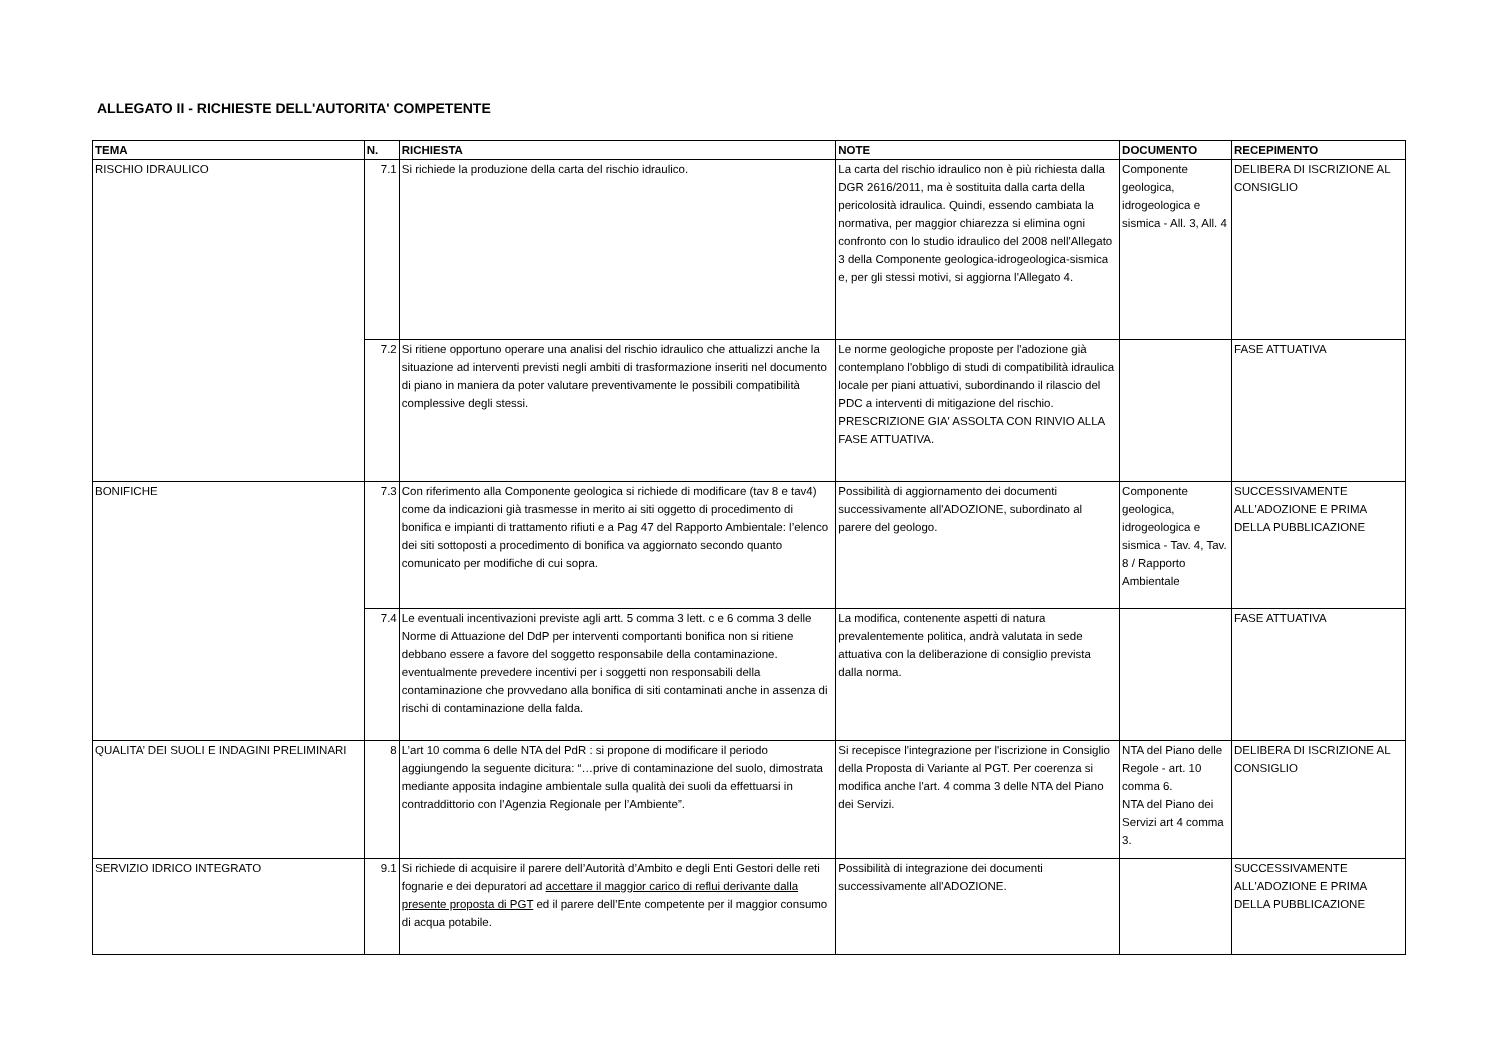ALLEGATO II - RICHIESTE DELL'AUTORITA' COMPETENTE
| TEMA | N. | RICHIESTA | NOTE | DOCUMENTO | RECEPIMENTO |
| --- | --- | --- | --- | --- | --- |
| RISCHIO IDRAULICO | 7.1 | Si richiede la produzione della carta del rischio idraulico. | La carta del rischio idraulico non è più richiesta dalla DGR 2616/2011, ma è sostituita dalla carta della pericolosità idraulica. Quindi, essendo cambiata la normativa, per maggior chiarezza si elimina ogni confronto con lo studio idraulico del 2008 nell'Allegato 3 della Componente geologica-idrogeologica-sismica e, per gli stessi motivi, si aggiorna l'Allegato 4. | Componente geologica, idrogeologica e sismica - All. 3, All. 4 | DELIBERA DI ISCRIZIONE AL CONSIGLIO |
| | 7.2 | Si ritiene opportuno operare una analisi del rischio idraulico che attualizzi anche la situazione ad interventi previsti negli ambiti di trasformazione inseriti nel documento di piano in maniera da poter valutare preventivamente le possibili compatibilità complessive degli stessi. | Le norme geologiche proposte per l'adozione già contemplano l'obbligo di studi di compatibilità idraulica locale per piani attuativi, subordinando il rilascio del PDC a interventi di mitigazione del rischio. PRESCRIZIONE GIA' ASSOLTA CON RINVIO ALLA FASE ATTUATIVA. | | FASE ATTUATIVA |
| BONIFICHE | 7.3 | Con riferimento alla Componente geologica si richiede di modificare (tav 8 e tav4) come da indicazioni già trasmesse in merito ai siti oggetto di procedimento di bonifica e impianti di trattamento rifiuti e a Pag 47 del Rapporto Ambientale: l’elenco dei siti sottoposti a procedimento di bonifica va aggiornato secondo quanto comunicato per modifiche di cui sopra. | Possibilità di aggiornamento dei documenti successivamente all'ADOZIONE, subordinato al parere del geologo. | Componente geologica, idrogeologica e sismica - Tav. 4, Tav. 8 / Rapporto Ambientale | SUCCESSIVAMENTE ALL'ADOZIONE E PRIMA DELLA PUBBLICAZIONE |
| | 7.4 | Le eventuali incentivazioni previste agli artt. 5 comma 3 lett. c e 6 comma 3 delle Norme di Attuazione del DdP per interventi comportanti bonifica non si ritiene debbano essere a favore del soggetto responsabile della contaminazione. eventualmente prevedere incentivi per i soggetti non responsabili della contaminazione che provvedano alla bonifica di siti contaminati anche in assenza di rischi di contaminazione della falda. | La modifica, contenente aspetti di natura prevalentemente politica, andrà valutata in sede attuativa con la deliberazione di consiglio prevista dalla norma. | | FASE ATTUATIVA |
| QUALITA’ DEI SUOLI E INDAGINI PRELIMINARI | 8 | L’art 10 comma 6 delle NTA del PdR : si propone di modificare il periodo aggiungendo la seguente dicitura: “…prive di contaminazione del suolo, dimostrata mediante apposita indagine ambientale sulla qualità dei suoli da effettuarsi in contraddittorio con l’Agenzia Regionale per l’Ambiente”. | Si recepisce l'integrazione per l'iscrizione in Consiglio della Proposta di Variante al PGT. Per coerenza si modifica anche l'art. 4 comma 3 delle NTA del Piano dei Servizi. | NTA del Piano delle Regole - art. 10 comma 6. NTA del Piano dei Servizi art 4 comma 3. | DELIBERA DI ISCRIZIONE AL CONSIGLIO |
| SERVIZIO IDRICO INTEGRATO | 9.1 | Si richiede di acquisire il parere dell’Autorità d’Ambito e degli Enti Gestori delle reti fognarie e dei depuratori ad accettare il maggior carico di reflui derivante dalla presente proposta di PGT ed il parere dell’Ente competente per il maggior consumo di acqua potabile. | Possibilità di integrazione dei documenti successivamente all'ADOZIONE. | | SUCCESSIVAMENTE ALL'ADOZIONE E PRIMA DELLA PUBBLICAZIONE |